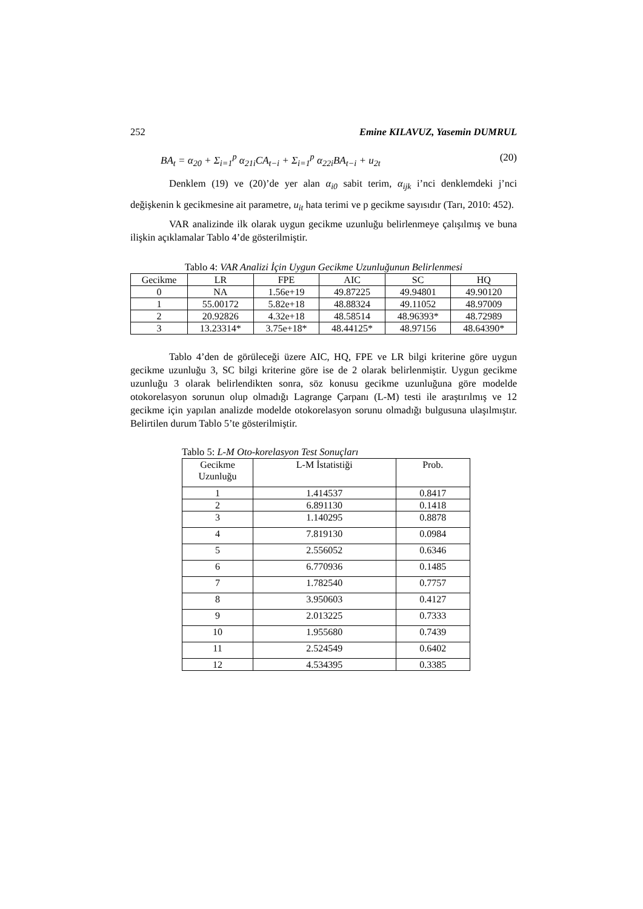252 Emine KILAVUZ, Yasemin DUMRUL
BA<sub>t</sub> = α<sub>20</sub> + Σ<sub>i=1</sub><sup>p</sup> α<sub>21i</sub>CA<sub>t−i</sub> + Σ<sub>i=1</sub><sup>p</sup> α<sub>22i</sub>BA<sub>t−i</sub> + u<sub>2t</sub> (20)
Denklem (19) ve (20)’de yer alan α<sub>i0</sub> sabit terim, α<sub>ijk</sub> i’nci denklemdeki j’nci değişkenin k gecikmesine ait parametre, u<sub>it</sub> hata terimi ve p gecikme sayısıdır (Tarı, 2010: 452).
VAR analizinde ilk olarak uygun gecikme uzunluğu belirlenmeye çalışılmış ve buna ilişkin açıklamalar Tablo 4’de gösterilmiştir.
Tablo 4: VAR Analizi İçin Uygun Gecikme Uzunluğunun Belirlenmesi
| Gecikme | LR | FPE | AIC | SC | HQ |
| 0 | NA | 1.56e+19 | 49.87225 | 49.94801 | 49.90120 |
| 1 | 55.00172 | 5.82e+18 | 48.88324 | 49.11052 | 48.97009 |
| 2 | 20.92826 | 4.32e+18 | 48.58514 | 48.96393* | 48.72989 |
| 3 | 13.23314* | 3.75e+18* | 48.44125* | 48.97156 | 48.64390* |
Tablo 4’den de görüleceği üzere AIC, HQ, FPE ve LR bilgi kriterine göre uygun gecikme uzunluğu 3, SC bilgi kriterine göre ise de 2 olarak belirlenmiştir. Uygun gecikme uzunluğu 3 olarak belirlendikten sonra, söz konusu gecikme uzunluğuna göre modelde otokorelasyon sorunun olup olmadığı Lagrange Çarpanı (L-M) testi ile araştırılmış ve 12 gecikme için yapılan analizde modelde otokorelasyon sorunu olmadığı bulgusuna ulaşılmıştır. Belirtilen durum Tablo 5’te gösterilmiştir.
Tablo 5: L-M Oto-korelasyon Test Sonuçları
| Gecikme Uzunluğu | L-M İstatistiği | Prob. |
| 1 | 1.414537 | 0.8417 |
| 2 | 6.891130 | 0.1418 |
| 3 | 1.140295 | 0.8878 |
| 4 | 7.819130 | 0.0984 |
| 5 | 2.556052 | 0.6346 |
| 6 | 6.770936 | 0.1485 |
| 7 | 1.782540 | 0.7757 |
| 8 | 3.950603 | 0.4127 |
| 9 | 2.013225 | 0.7333 |
| 10 | 1.955680 | 0.7439 |
| 11 | 2.524549 | 0.6402 |
| 12 | 4.534395 | 0.3385 |